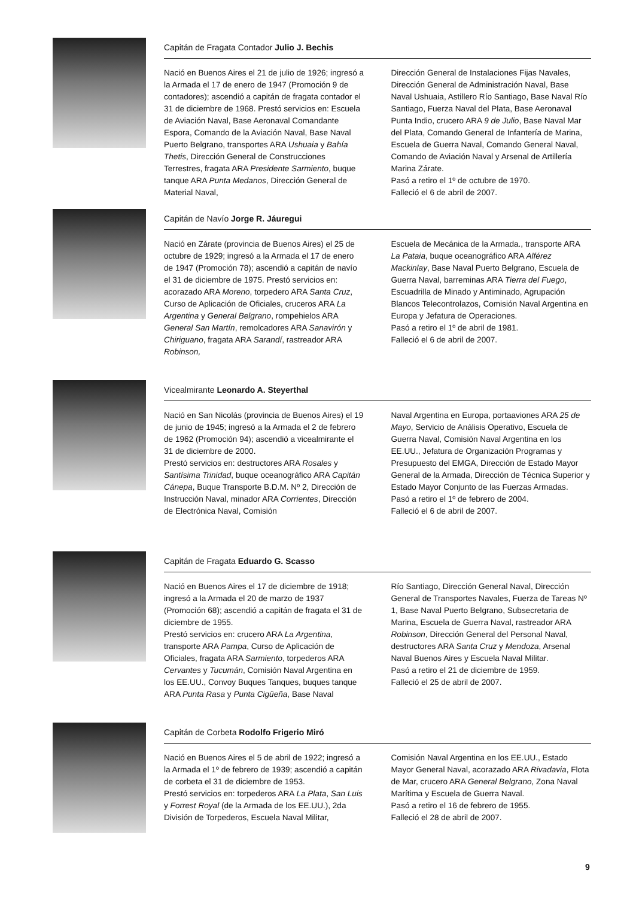Capitán de Fragata Contador Julio J. Bechis
Nació en Buenos Aires el 21 de julio de 1926; ingresó a la Armada el 17 de enero de 1947 (Promoción 9 de contadores); ascendió a capitán de fragata contador el 31 de diciembre de 1968. Prestó servicios en: Escuela de Aviación Naval, Base Aeronaval Comandante Espora, Comando de la Aviación Naval, Base Naval Puerto Belgrano, transportes ARA Ushuaia y Bahía Thetis, Dirección General de Construcciones Terrestres, fragata ARA Presidente Sarmiento, buque tanque ARA Punta Medanos, Dirección General de Material Naval,
Dirección General de Instalaciones Fijas Navales, Dirección General de Administración Naval, Base Naval Ushuaia, Astillero Río Santiago, Base Naval Río Santiago, Fuerza Naval del Plata, Base Aeronaval Punta Indio, crucero ARA 9 de Julio, Base Naval Mar del Plata, Comando General de Infantería de Marina, Escuela de Guerra Naval, Comando General Naval, Comando de Aviación Naval y Arsenal de Artillería Marina Zárate.
Pasó a retiro el 1º de octubre de 1970.
Falleció el 6 de abril de 2007.
Capitán de Navío Jorge R. Jáuregui
Nació en Zárate (provincia de Buenos Aires) el 25 de octubre de 1929; ingresó a la Armada el 17 de enero de 1947 (Promoción 78); ascendió a capitán de navío el 31 de diciembre de 1975. Prestó servicios en: acorazado ARA Moreno, torpedero ARA Santa Cruz, Curso de Aplicación de Oficiales, cruceros ARA La Argentina y General Belgrano, rompehielos ARA General San Martín, remolcadores ARA Sanavirón y Chiriguano, fragata ARA Sarandí, rastreador ARA Robinson,
Escuela de Mecánica de la Armada., transporte ARA La Pataia, buque oceanográfico ARA Alférez Mackinlay, Base Naval Puerto Belgrano, Escuela de Guerra Naval, barreminas ARA Tierra del Fuego, Escuadrilla de Minado y Antiminado, Agrupación Blancos Telecontrolazos, Comisión Naval Argentina en Europa y Jefatura de Operaciones.
Pasó a retiro el 1º de abril de 1981.
Falleció el 6 de abril de 2007.
Vicealmirante Leonardo A. Steyerthal
Nació en San Nicolás (provincia de Buenos Aires) el 19 de junio de 1945; ingresó a la Armada el 2 de febrero de 1962 (Promoción 94); ascendió a vicealmirante el 31 de diciembre de 2000.
Prestó servicios en: destructores ARA Rosales y Santísima Trinidad, buque oceanográfico ARA Capitán Cánepa, Buque Transporte B.D.M. Nº 2, Dirección de Instrucción Naval, minador ARA Corrientes, Dirección de Electrónica Naval, Comisión
Naval Argentina en Europa, portaaviones ARA 25 de Mayo, Servicio de Análisis Operativo, Escuela de Guerra Naval, Comisión Naval Argentina en los EE.UU., Jefatura de Organización Programas y Presupuesto del EMGA, Dirección de Estado Mayor General de la Armada, Dirección de Técnica Superior y Estado Mayor Conjunto de las Fuerzas Armadas.
Pasó a retiro el 1º de febrero de 2004.
Falleció el 6 de abril de 2007.
Capitán de Fragata Eduardo G. Scasso
Nació en Buenos Aires el 17 de diciembre de 1918; ingresó a la Armada el 20 de marzo de 1937 (Promoción 68); ascendió a capitán de fragata el 31 de diciembre de 1955.
Prestó servicios en: crucero ARA La Argentina, transporte ARA Pampa, Curso de Aplicación de Oficiales, fragata ARA Sarmiento, torpederos ARA Cervantes y Tucumán, Comisión Naval Argentina en los EE.UU., Convoy Buques Tanques, buques tanque ARA Punta Rasa y Punta Cigüeña, Base Naval
Río Santiago, Dirección General Naval, Dirección General de Transportes Navales, Fuerza de Tareas Nº 1, Base Naval Puerto Belgrano, Subsecretaria de Marina, Escuela de Guerra Naval, rastreador ARA Robinson, Dirección General del Personal Naval, destructores ARA Santa Cruz y Mendoza, Arsenal Naval Buenos Aires y Escuela Naval Militar.
Pasó a retiro el 21 de diciembre de 1959.
Falleció el 25 de abril de 2007.
Capitán de Corbeta Rodolfo Frigerio Miró
Nació en Buenos Aires el 5 de abril de 1922; ingresó a la Armada el 1º de febrero de 1939; ascendió a capitán de corbeta el 31 de diciembre de 1953.
Prestó servicios en: torpederos ARA La Plata, San Luis y Forrest Royal (de la Armada de los EE.UU.), 2da División de Torpederos, Escuela Naval Militar,
Comisión Naval Argentina en los EE.UU., Estado Mayor General Naval, acorazado ARA Rivadavia, Flota de Mar, crucero ARA General Belgrano, Zona Naval Marítima y Escuela de Guerra Naval.
Pasó a retiro el 16 de febrero de 1955.
Falleció el 28 de abril de 2007.
9